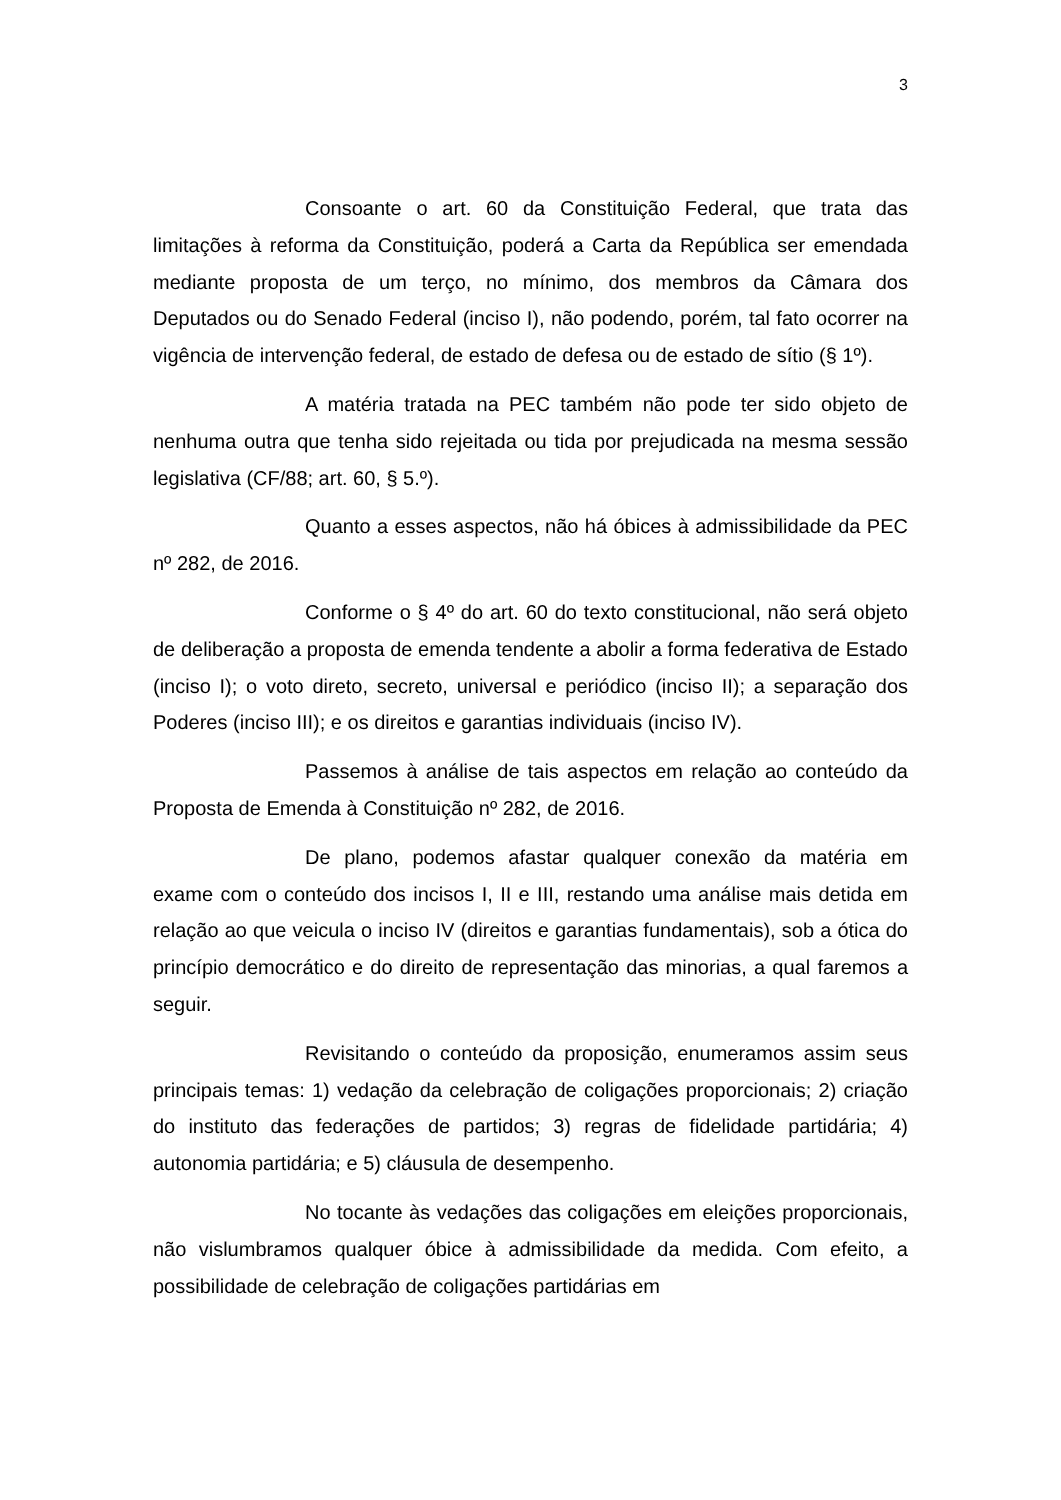3
Consoante o art. 60 da Constituição Federal, que trata das limitações à reforma da Constituição, poderá a Carta da República ser emendada mediante proposta de um terço, no mínimo, dos membros da Câmara dos Deputados ou do Senado Federal (inciso I), não podendo, porém, tal fato ocorrer na vigência de intervenção federal, de estado de defesa ou de estado de sítio (§ 1º).
A matéria tratada na PEC também não pode ter sido objeto de nenhuma outra que tenha sido rejeitada ou tida por prejudicada na mesma sessão legislativa (CF/88; art. 60, § 5.º).
Quanto a esses aspectos, não há óbices à admissibilidade da PEC nº 282, de 2016.
Conforme o § 4º do art. 60 do texto constitucional, não será objeto de deliberação a proposta de emenda tendente a abolir a forma federativa de Estado (inciso I); o voto direto, secreto, universal e periódico (inciso II); a separação dos Poderes (inciso III); e os direitos e garantias individuais (inciso IV).
Passemos à análise de tais aspectos em relação ao conteúdo da Proposta de Emenda à Constituição nº 282, de 2016.
De plano, podemos afastar qualquer conexão da matéria em exame com o conteúdo dos incisos I, II e III, restando uma análise mais detida em relação ao que veicula o inciso IV (direitos e garantias fundamentais), sob a ótica do princípio democrático e do direito de representação das minorias, a qual faremos a seguir.
Revisitando o conteúdo da proposição, enumeramos assim seus principais temas: 1) vedação da celebração de coligações proporcionais; 2) criação do instituto das federações de partidos; 3) regras de fidelidade partidária; 4) autonomia partidária; e 5) cláusula de desempenho.
No tocante às vedações das coligações em eleições proporcionais, não vislumbramos qualquer óbice à admissibilidade da medida. Com efeito, a possibilidade de celebração de coligações partidárias em